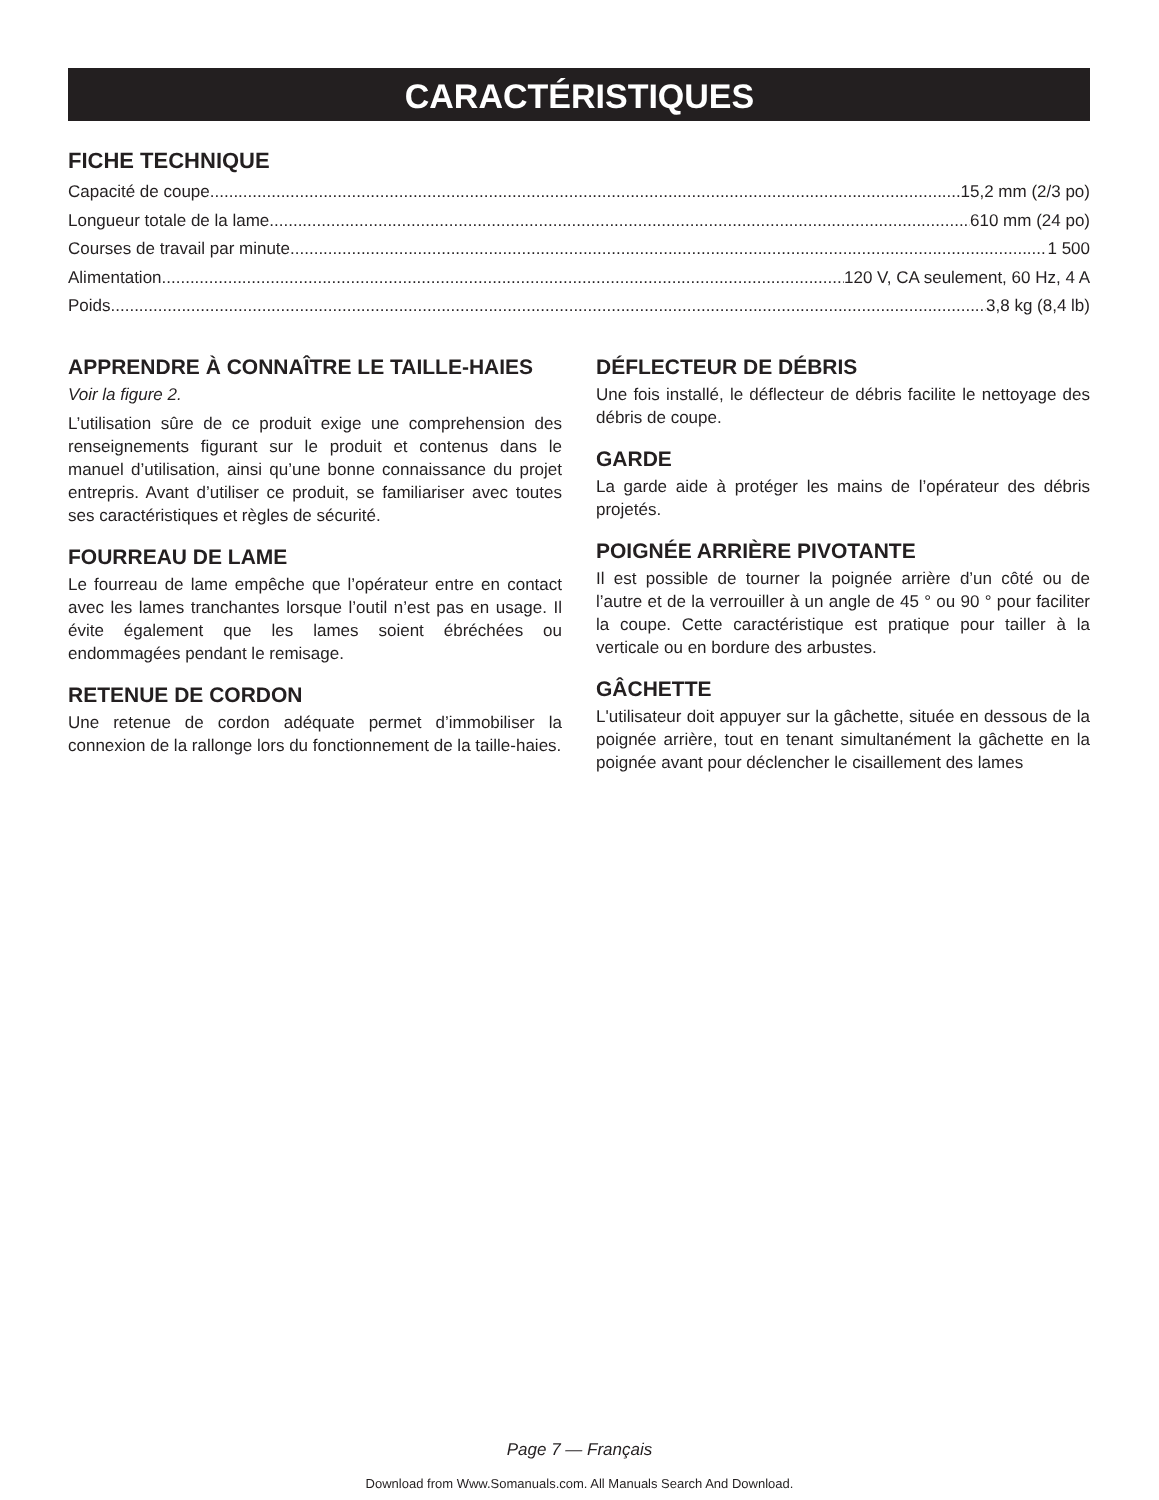CARACTÉRISTIQUES
FICHE TECHNIQUE
Capacité de coupe 15,2 mm (2/3 po)
Longueur totale de la lame 610 mm (24 po)
Courses de travail par minute 1 500
Alimentation 120 V, CA seulement, 60 Hz, 4 A
Poids 3,8 kg (8,4 lb)
APPRENDRE À CONNAÎTRE LE TAILLE-HAIES
Voir la figure 2.
L’utilisation sûre de ce produit exige une comprehension des renseignements figurant sur le produit et contenus dans le manuel d’utilisation, ainsi qu’une bonne connaissance du projet entrepris. Avant d’utiliser ce produit, se familiariser avec toutes ses caractéristiques et règles de sécurité.
FOURREAU DE LAME
Le fourreau de lame empêche que l’opérateur entre en contact avec les lames tranchantes lorsque l’outil n’est pas en usage. Il évite également que les lames soient ébréchées ou endommagées pendant le remisage.
RETENUE DE CORDON
Une retenue de cordon adéquate permet d’immobiliser la connexion de la rallonge lors du fonctionnement de la taille-haies.
DÉFLECTEUR DE DÉBRIS
Une fois installé, le déflecteur de débris facilite le nettoyage des débris de coupe.
GARDE
La garde aide à protéger les mains de l’opérateur des débris projetés.
POIGNÉE ARRIÈRE PIVOTANTE
Il est possible de tourner la poignée arrière d’un côté ou de l’autre et de la verrouiller à un angle de 45 ° ou 90 ° pour faciliter la coupe. Cette caractéristique est pratique pour tailler à la verticale ou en bordure des arbustes.
GÂCHETTE
L'utilisateur doit appuyer sur la gâchette, située en dessous de la poignée arrière, tout en tenant simultanément la gâchette en la poignée avant pour déclencher le cisaillement des lames
Page 7 — Français
Download from Www.Somanuals.com. All Manuals Search And Download.